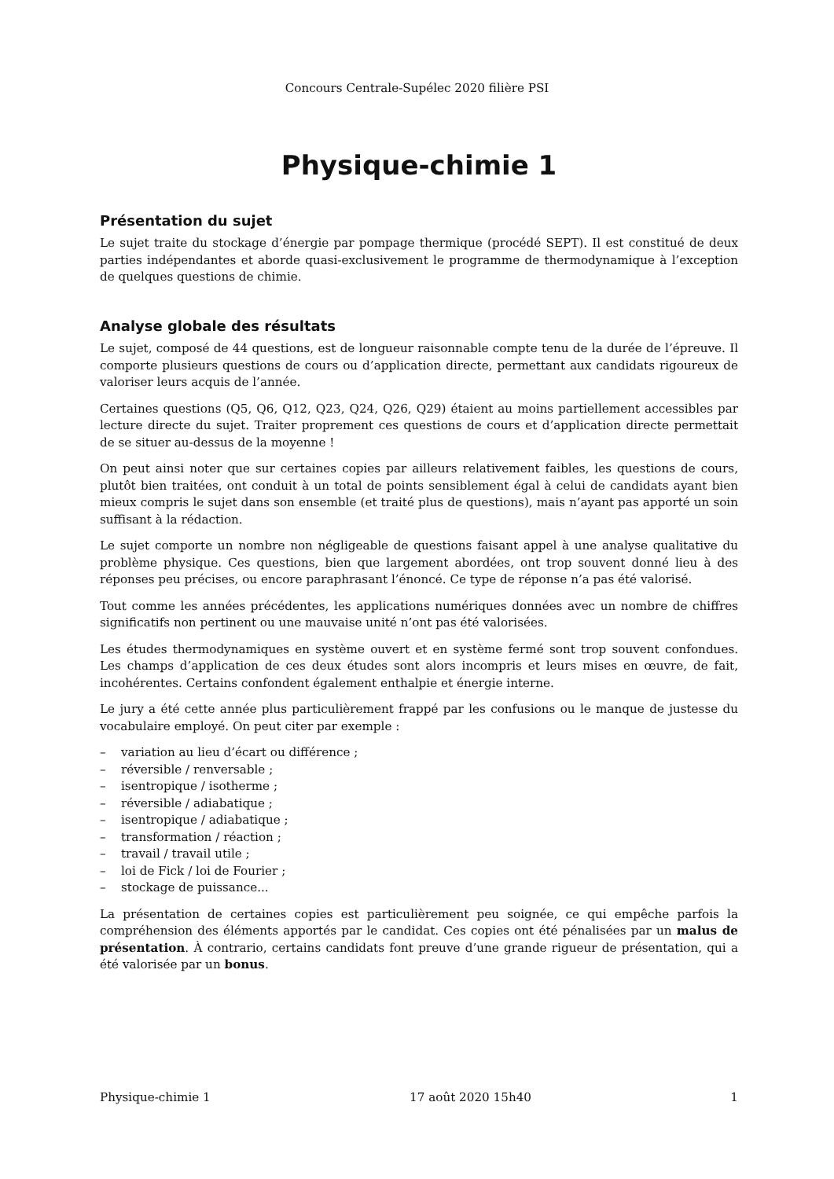Concours Centrale-Supélec 2020 filière PSI
Physique-chimie 1
Présentation du sujet
Le sujet traite du stockage d’énergie par pompage thermique (procédé SEPT). Il est constitué de deux parties indépendantes et aborde quasi-exclusivement le programme de thermodynamique à l’exception de quelques questions de chimie.
Analyse globale des résultats
Le sujet, composé de 44 questions, est de longueur raisonnable compte tenu de la durée de l’épreuve. Il comporte plusieurs questions de cours ou d’application directe, permettant aux candidats rigoureux de valoriser leurs acquis de l’année.
Certaines questions (Q5, Q6, Q12, Q23, Q24, Q26, Q29) étaient au moins partiellement accessibles par lecture directe du sujet. Traiter proprement ces questions de cours et d’application directe permettait de se situer au-dessus de la moyenne !
On peut ainsi noter que sur certaines copies par ailleurs relativement faibles, les questions de cours, plutôt bien traitées, ont conduit à un total de points sensiblement égal à celui de candidats ayant bien mieux compris le sujet dans son ensemble (et traité plus de questions), mais n’ayant pas apporté un soin suffisant à la rédaction.
Le sujet comporte un nombre non négligeable de questions faisant appel à une analyse qualitative du problème physique. Ces questions, bien que largement abordées, ont trop souvent donné lieu à des réponses peu précises, ou encore paraphrasant l’énoncé. Ce type de réponse n’a pas été valorisé.
Tout comme les années précédentes, les applications numériques données avec un nombre de chiffres significatifs non pertinent ou une mauvaise unité n’ont pas été valorisées.
Les études thermodynamiques en système ouvert et en système fermé sont trop souvent confondues. Les champs d’application de ces deux études sont alors incompris et leurs mises en œuvre, de fait, incohérentes. Certains confondent également enthalpie et énergie interne.
Le jury a été cette année plus particulièrement frappé par les confusions ou le manque de justesse du vocabulaire employé. On peut citer par exemple :
– variation au lieu d’écart ou différence ;
– réversible / renversable ;
– isentropique / isotherme ;
– réversible / adiabatique ;
– isentropique / adiabatique ;
– transformation / réaction ;
– travail / travail utile ;
– loi de Fick / loi de Fourier ;
– stockage de puissance...
La présentation de certaines copies est particulièrement peu soignée, ce qui empêche parfois la compréhension des éléments apportés par le candidat. Ces copies ont été pénalisées par un malus de présentation. À contrario, certains candidats font preuve d’une grande rigueur de présentation, qui a été valorisée par un bonus.
Physique-chimie 1 17 août 2020 15h40 1